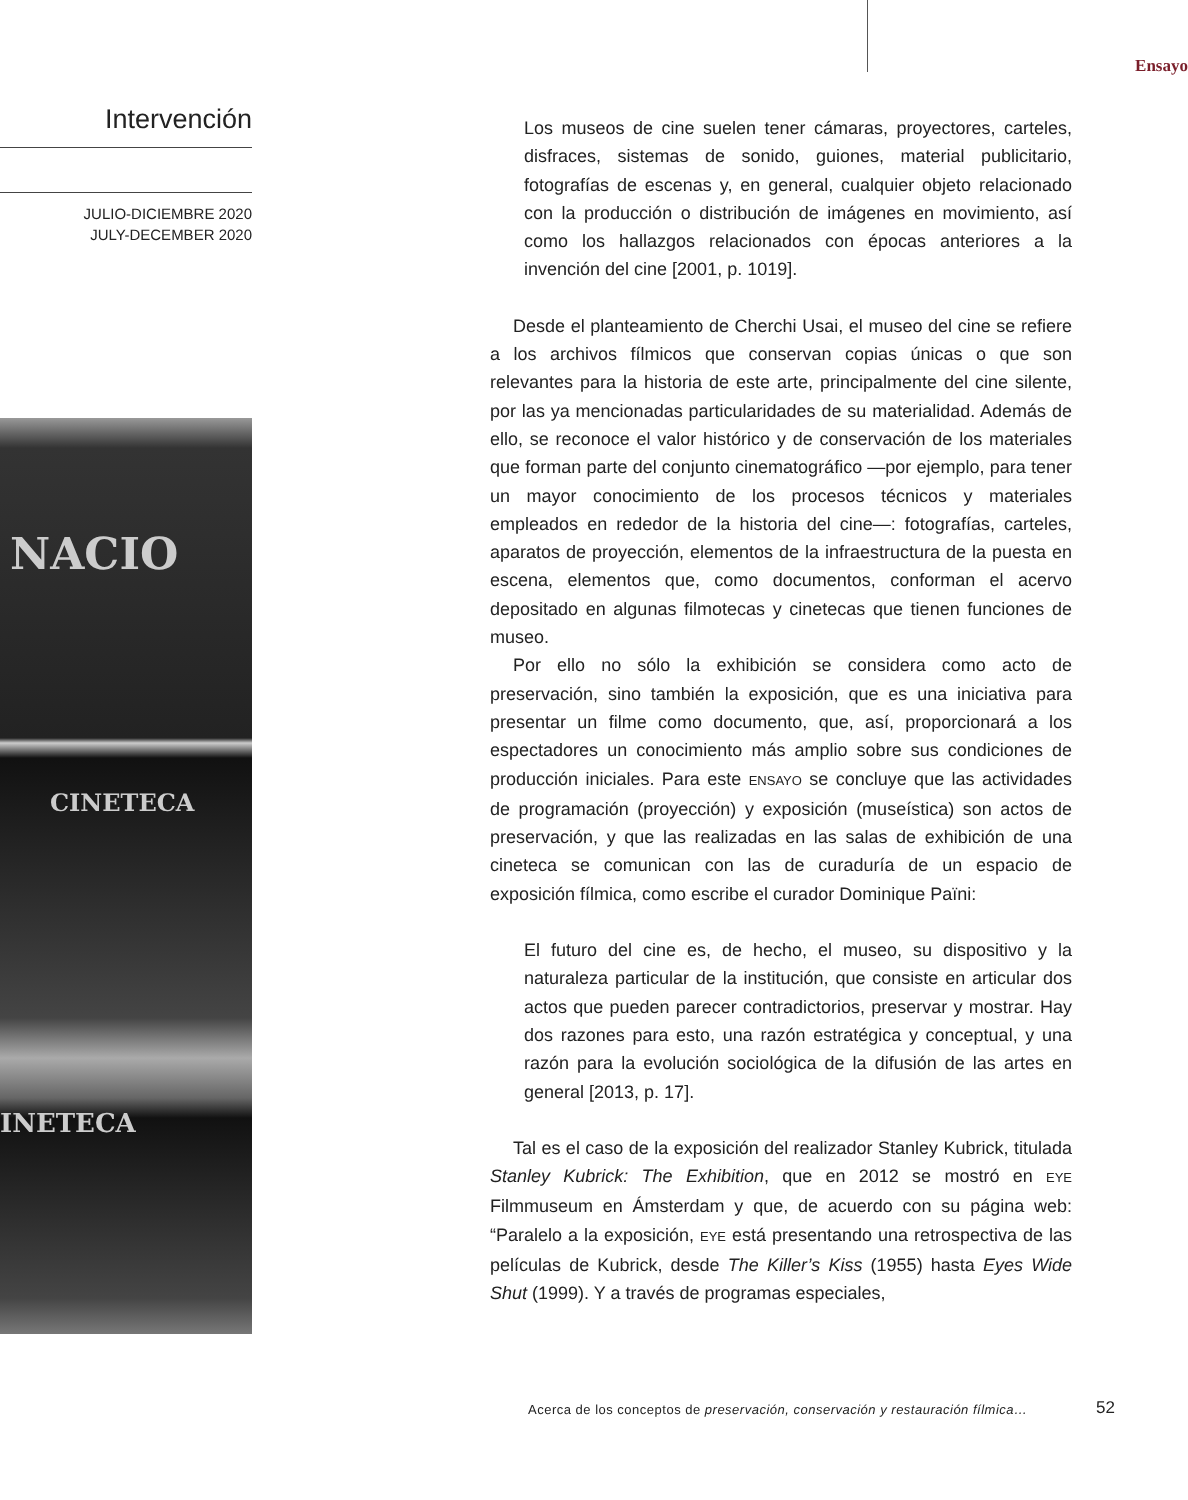Intervención
JULIO-DICIEMBRE 2020
JULY-DECEMBER 2020
NACIO
CINETECA
INETECA
Ensayo
Los museos de cine suelen tener cámaras, proyectores, carteles, disfraces, sistemas de sonido, guiones, material publicitario, fotografías de escenas y, en general, cualquier objeto relacionado con la producción o distribución de imágenes en movimiento, así como los hallazgos relacionados con épocas anteriores a la invención del cine [2001, p. 1019].
Desde el planteamiento de Cherchi Usai, el museo del cine se refiere a los archivos fílmicos que conservan copias únicas o que son relevantes para la historia de este arte, principalmente del cine silente, por las ya mencionadas particularidades de su materialidad. Además de ello, se reconoce el valor histórico y de conservación de los materiales que forman parte del conjunto cinematográfico —por ejemplo, para tener un mayor conocimiento de los procesos técnicos y materiales empleados en rededor de la historia del cine—: fotografías, carteles, aparatos de proyección, elementos de la infraestructura de la puesta en escena, elementos que, como documentos, conforman el acervo depositado en algunas filmotecas y cinetecas que tienen funciones de museo.
Por ello no sólo la exhibición se considera como acto de preservación, sino también la exposición, que es una iniciativa para presentar un filme como documento, que, así, proporcionará a los espectadores un conocimiento más amplio sobre sus condiciones de producción iniciales. Para este ENSAYO se concluye que las actividades de programación (proyección) y exposición (museística) son actos de preservación, y que las realizadas en las salas de exhibición de una cineteca se comunican con las de curaduría de un espacio de exposición fílmica, como escribe el curador Dominique Païni:
El futuro del cine es, de hecho, el museo, su dispositivo y la naturaleza particular de la institución, que consiste en articular dos actos que pueden parecer contradictorios, preservar y mostrar. Hay dos razones para esto, una razón estratégica y conceptual, y una razón para la evolución sociológica de la difusión de las artes en general [2013, p. 17].
Tal es el caso de la exposición del realizador Stanley Kubrick, titulada Stanley Kubrick: The Exhibition, que en 2012 se mostró en EYE Filmmuseum en Ámsterdam y que, de acuerdo con su página web: “Paralelo a la exposición, EYE está presentando una retrospectiva de las películas de Kubrick, desde The Killer’s Kiss (1955) hasta Eyes Wide Shut (1999). Y a través de programas especiales,
Acerca de los conceptos de preservación, conservación y restauración fílmica…
52